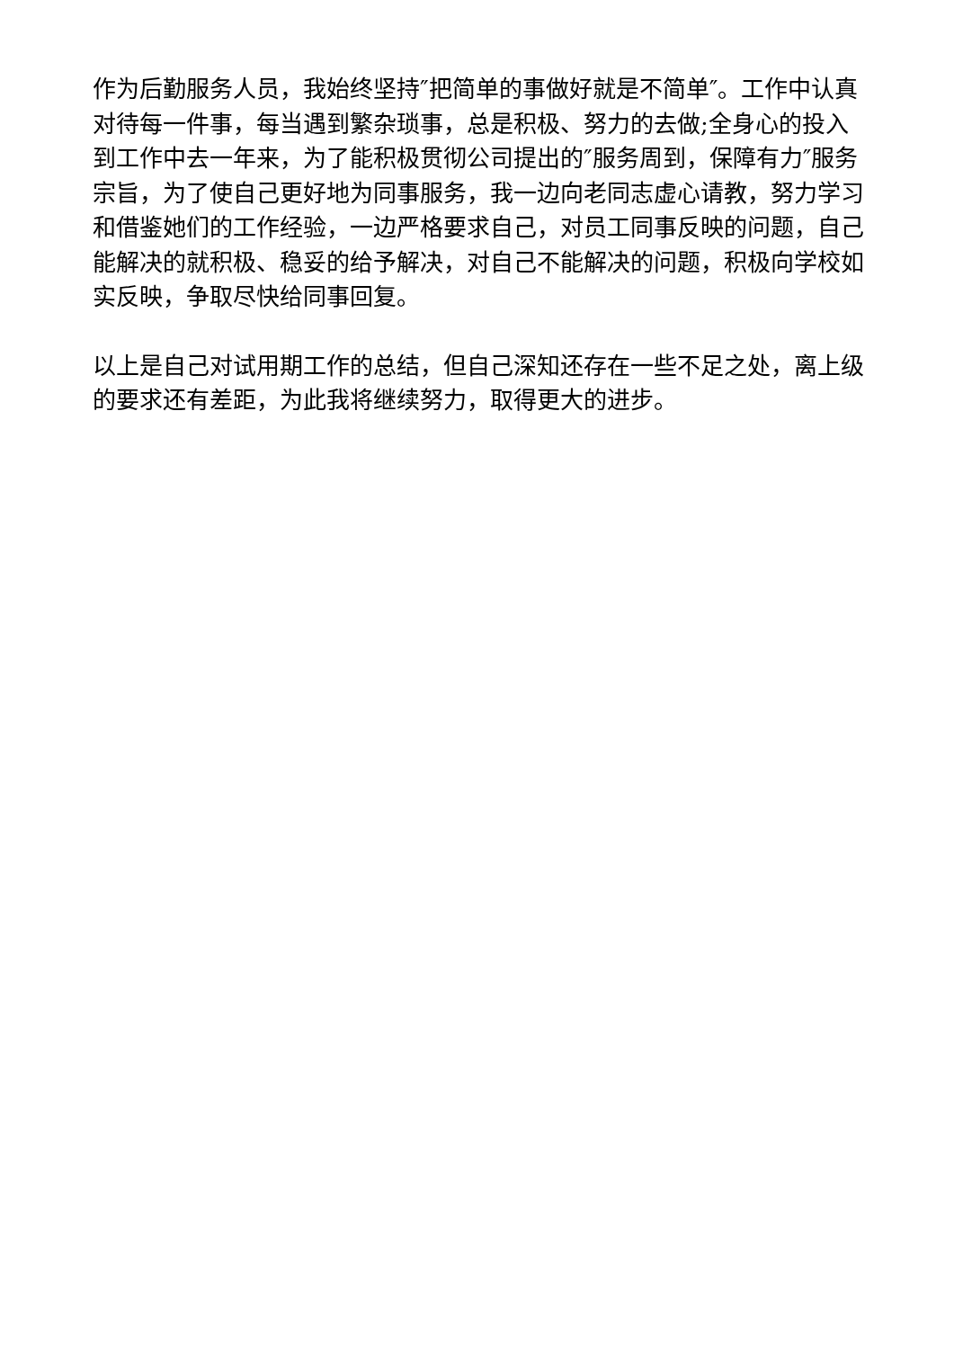作为后勤服务人员，我始终坚持″把简单的事做好就是不简单″。工作中认真对待每一件事，每当遇到繁杂琐事，总是积极、努力的去做;全身心的投入到工作中去一年来，为了能积极贯彻公司提出的″服务周到，保障有力″服务宗旨，为了使自己更好地为同事服务，我一边向老同志虚心请教，努力学习和借鉴她们的工作经验，一边严格要求自己，对员工同事反映的问题，自己能解决的就积极、稳妥的给予解决，对自己不能解决的问题，积极向学校如实反映，争取尽快给同事回复。
以上是自己对试用期工作的总结，但自己深知还存在一些不足之处，离上级的要求还有差距，为此我将继续努力，取得更大的进步。